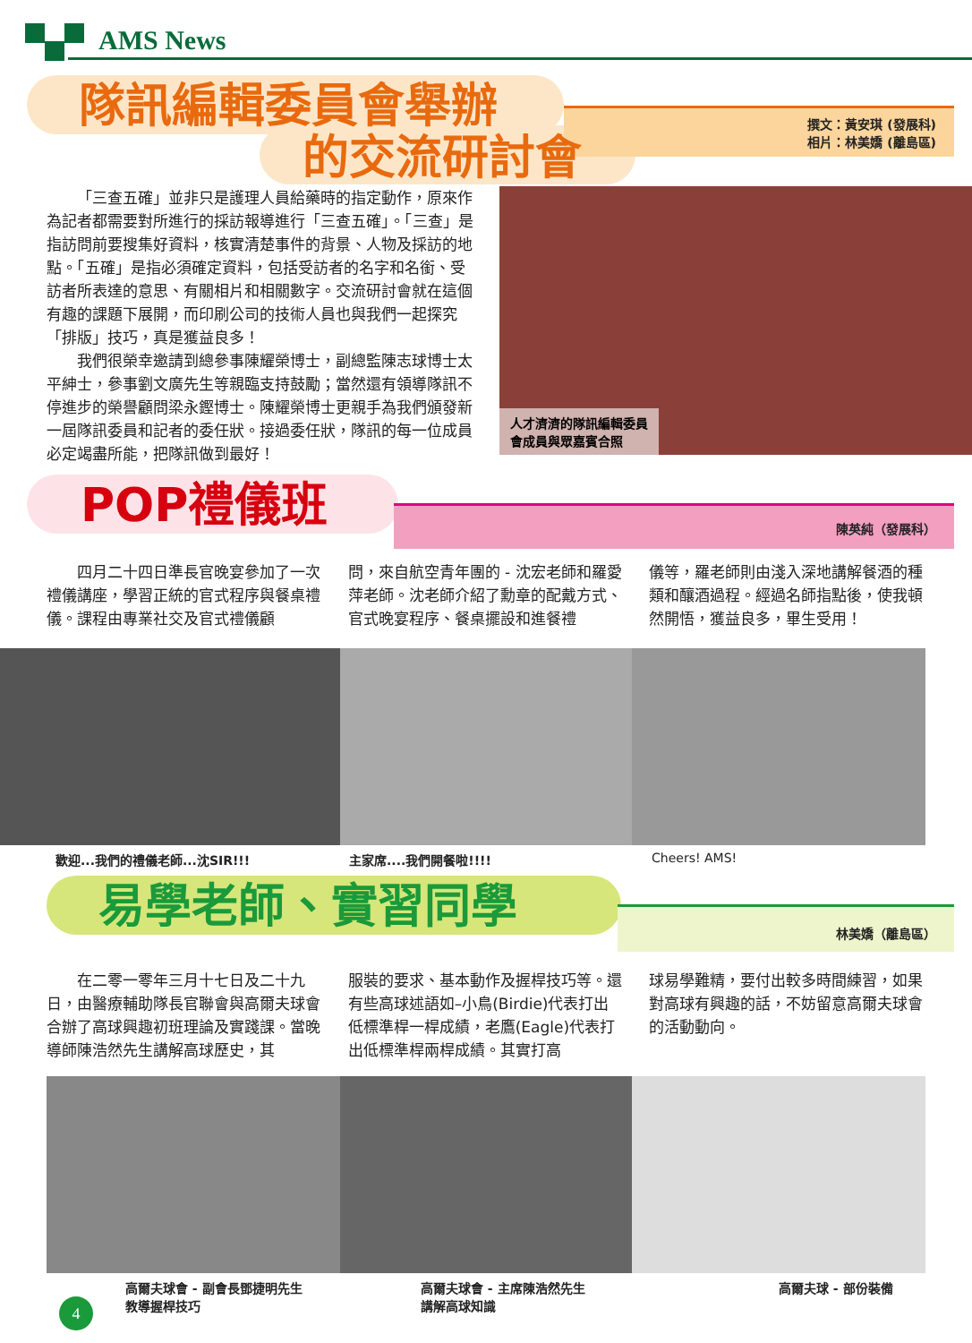AMS News
隊訊編輯委員會舉辦
的交流研討會
撰文：黃安琪 (發展科)
相片：林美嬌 (離島區)
「三查五確」並非只是護理人員給藥時的指定動作，原來作為記者都需要對所進行的採訪報導進行「三查五確」。「三查」是指訪問前要搜集好資料，核實清楚事件的背景、人物及採訪的地點。「五確」是指必須確定資料，包括受訪者的名字和名銜、受訪者所表達的意思、有關相片和相關數字。交流研討會就在這個有趣的課題下展開，而印刷公司的技術人員也與我們一起探究「排版」技巧，真是獲益良多！
我們很榮幸邀請到總參事陳耀榮博士，副總監陳志球博士太平紳士，參事劉文廣先生等親臨支持鼓勵；當然還有領導隊訊不停進步的榮譽顧問梁永鏗博士。陳耀榮博士更親手為我們頒發新一屆隊訊委員和記者的委任狀。接過委任狀，隊訊的每一位成員必定竭盡所能，把隊訊做到最好！
人才濟濟的隊訊編輯委員
會成員與眾嘉賓合照
POP禮儀班 陳英純（發展科）
四月二十四日準長官晚宴參加了一次禮儀講座，學習正統的官式程序與餐桌禮儀。課程由專業社交及官式禮儀顧
問，來自航空青年團的 - 沈宏老師和羅愛萍老師。沈老師介紹了勳章的配戴方式、官式晚宴程序、餐桌擺設和進餐禮
儀等，羅老師則由淺入深地講解餐酒的種類和釀酒過程。經過名師指點後，使我頓然開悟，獲益良多，畢生受用！
歡迎...我們的禮儀老師...沈SIR!!! 主家席....我們開餐啦!!!! Cheers! AMS!
易學老師、實習同學 林美嬌（離島區）
在二零一零年三月十七日及二十九日，由醫療輔助隊長官聯會與高爾夫球會合辦了高球興趣初班理論及實踐課。當晚導師陳浩然先生講解高球歷史，其
服裝的要求、基本動作及握桿技巧等。還有些高球述語如–小鳥(Birdie)代表打出低標準桿一桿成績，老鷹(Eagle)代表打出低標準桿兩桿成績。其實打高
球易學難精，要付出較多時間練習，如果對高球有興趣的話，不妨留意高爾夫球會的活動動向。
高爾夫球會 - 副會長鄧捷明先生
教導握桿技巧
高爾夫球會 - 主席陳浩然先生
講解高球知識
高爾夫球 - 部份裝備
4